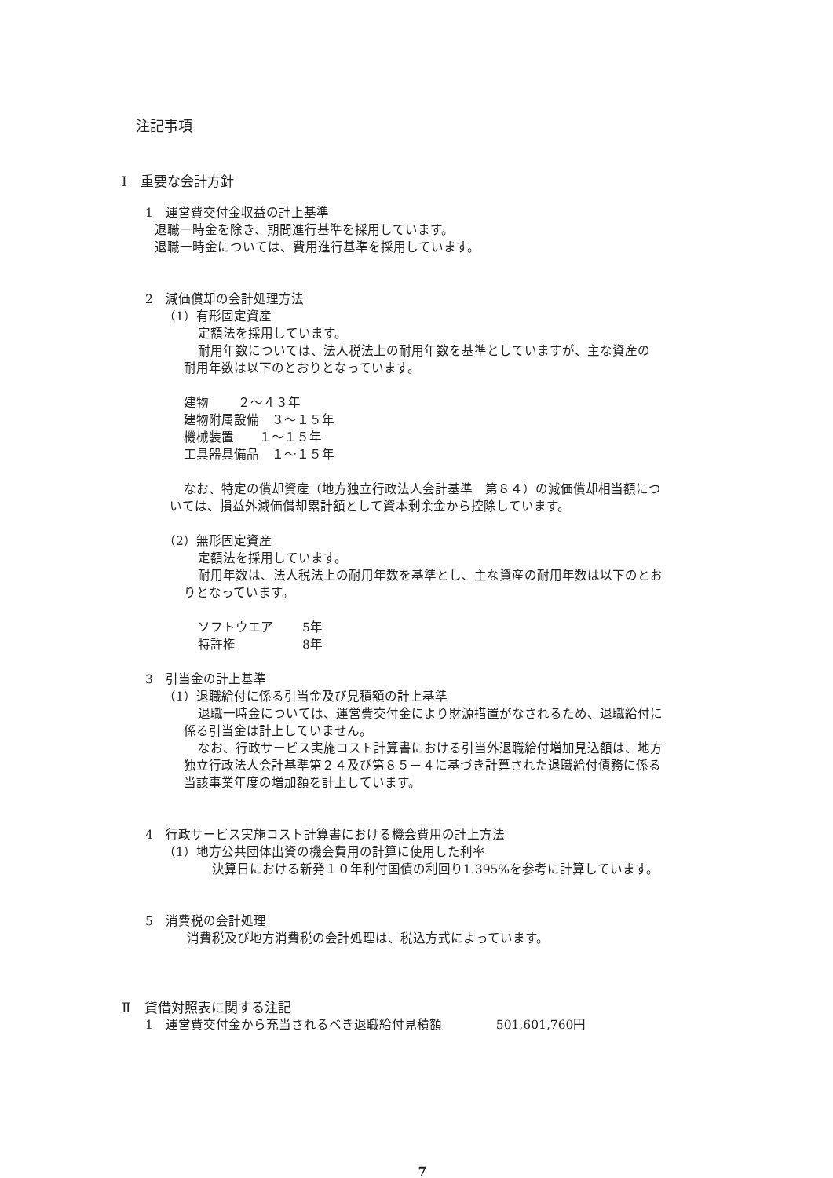注記事項
Ⅰ　重要な会計方針
1　運営費交付金収益の計上基準
退職一時金を除き、期間進行基準を採用しています。
退職一時金については、費用進行基準を採用しています。
2　減価償却の会計処理方法
（1）有形固定資産
定額法を採用しています。
耐用年数については、法人税法上の耐用年数を基準としていますが、主な資産の
耐用年数は以下のとおりとなっています。
建物　　 ２～４３年
建物附属設備　３～１５年
機械装置　　１～１５年
工具器具備品　１～１５年
なお、特定の償却資産（地方独立行政法人会計基準　第８４）の減価償却相当額につ
いては、損益外減価償却累計額として資本剰余金から控除しています。
（2）無形固定資産
定額法を採用しています。
耐用年数は、法人税法上の耐用年数を基準とし、主な資産の耐用年数は以下のとお
りとなっています。
ソフトウエア　　 5年
特許権　　　　　 8年
3　引当金の計上基準
（1）退職給付に係る引当金及び見積額の計上基準
退職一時金については、運営費交付金により財源措置がなされるため、退職給付に
係る引当金は計上していません。
なお、行政サービス実施コスト計算書における引当外退職給付増加見込額は、地方
独立行政法人会計基準第２４及び第８５－４に基づき計算された退職給付債務に係る
当該事業年度の増加額を計上しています。
4　行政サービス実施コスト計算書における機会費用の計上方法
（1）地方公共団体出資の機会費用の計算に使用した利率
決算日における新発１０年利付国債の利回り1.395%を参考に計算しています。
5　消費税の会計処理
消費税及び地方消費税の会計処理は、税込方式によっています。
Ⅱ　貸借対照表に関する注記
1　運営費交付金から充当されるべき退職給付見積額　　　　 501,601,760円
7